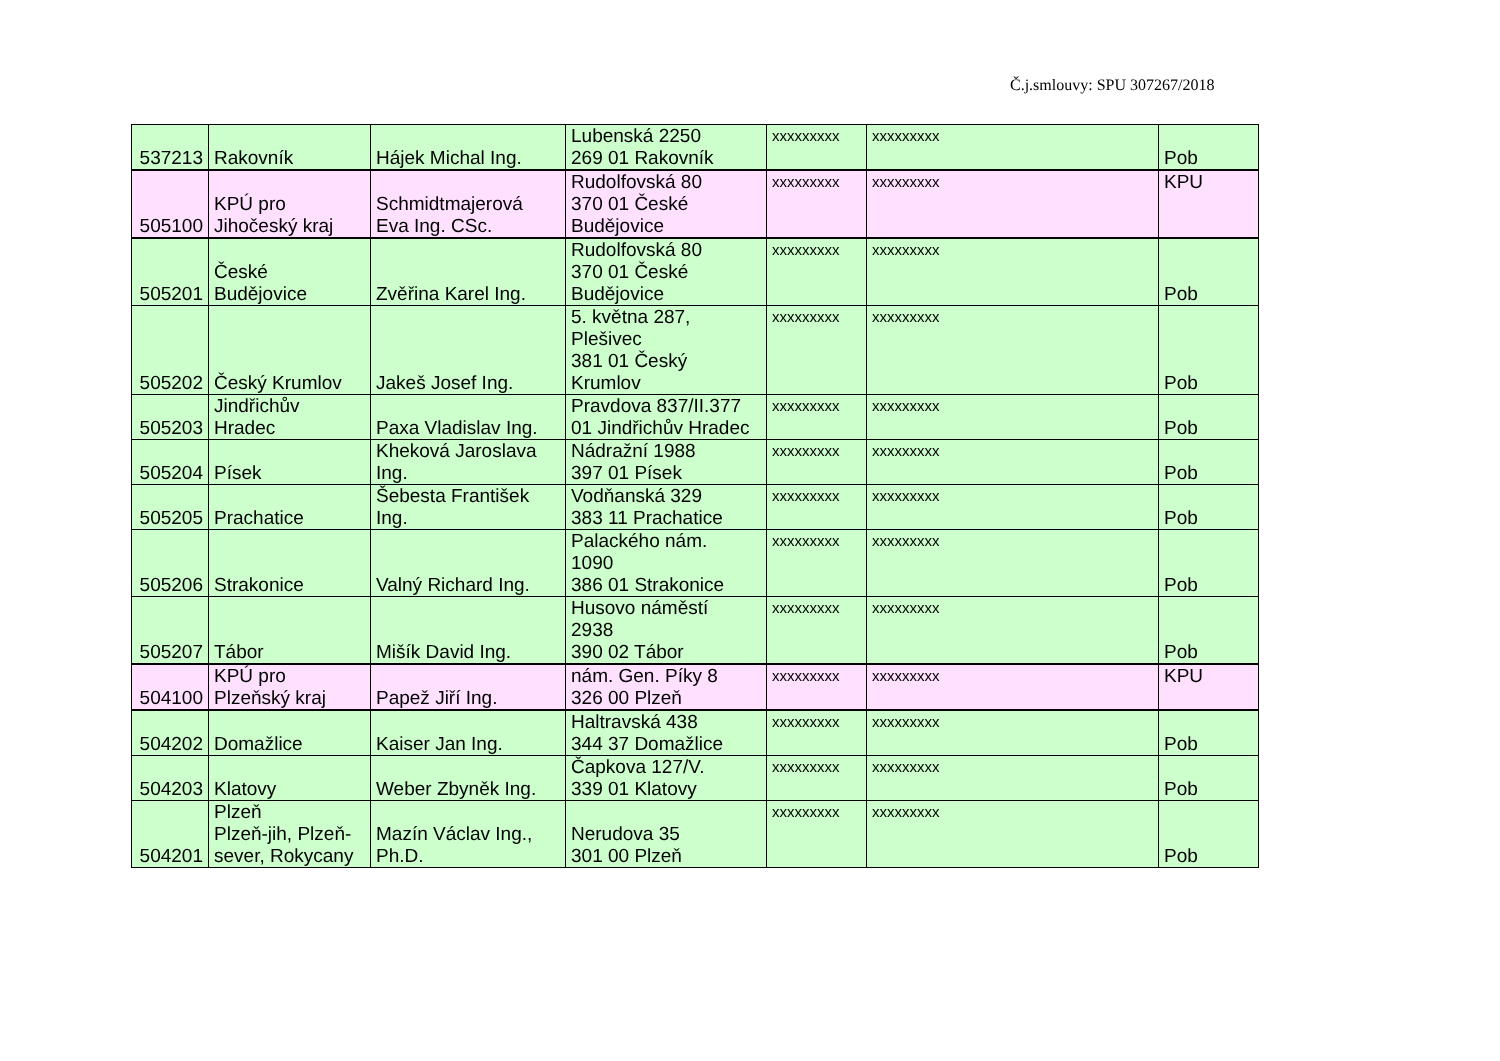Č.j.smlouvy: SPU 307267/2018
| 537213 | Rakovník | Hájek Michal Ing. | Lubenská 2250 269 01 Rakovník | xxxxxxxxx | xxxxxxxxx | Pob |
| 505100 | KPÚ pro Jihočeský kraj | Schmidtmajerová Eva Ing. CSc. | Rudolfovská 80 370 01 České Budějovice | xxxxxxxxx | xxxxxxxxx | KPU |
| 505201 | České Budějovice | Zvěřina Karel Ing. | Rudolfovská 80 370 01 České Budějovice | xxxxxxxxx | xxxxxxxxx | Pob |
| 505202 | Český Krumlov | Jakeš Josef Ing. | 5. května 287, Plešivec 381 01 Český Krumlov | xxxxxxxxx | xxxxxxxxx | Pob |
| 505203 | Jindřichův Hradec | Paxa Vladislav Ing. | Pravdova 837/II.377 01 Jindřichův Hradec | xxxxxxxxx | xxxxxxxxx | Pob |
| 505204 | Písek | Kheková Jaroslava Ing. | Nádražní 1988 397 01 Písek | xxxxxxxxx | xxxxxxxxx | Pob |
| 505205 | Prachatice | Šebesta František Ing. | Vodňanská 329 383 11 Prachatice | xxxxxxxxx | xxxxxxxxx | Pob |
| 505206 | Strakonice | Valný Richard Ing. | Palackého nám. 1090 386 01 Strakonice | xxxxxxxxx | xxxxxxxxx | Pob |
| 505207 | Tábor | Mišík David Ing. | Husovo náměstí 2938 390 02 Tábor | xxxxxxxxx | xxxxxxxxx | Pob |
| 504100 | KPÚ pro Plzeňský kraj | Papež Jiří Ing. | nám. Gen. Píky 8 326 00 Plzeň | xxxxxxxxx | xxxxxxxxx | KPU |
| 504202 | Domažlice | Kaiser Jan Ing. | Haltravská 438 344 37 Domažlice | xxxxxxxxx | xxxxxxxxx | Pob |
| 504203 | Klatovy | Weber Zbyněk Ing. | Čapkova 127/V. 339 01 Klatovy | xxxxxxxxx | xxxxxxxxx | Pob |
| 504201 | Plzeň Plzeň-jih, Plzeň- sever, Rokycany | Mazín Václav Ing., Ph.D. | Nerudova 35 301 00 Plzeň | xxxxxxxxx | xxxxxxxxx | Pob |